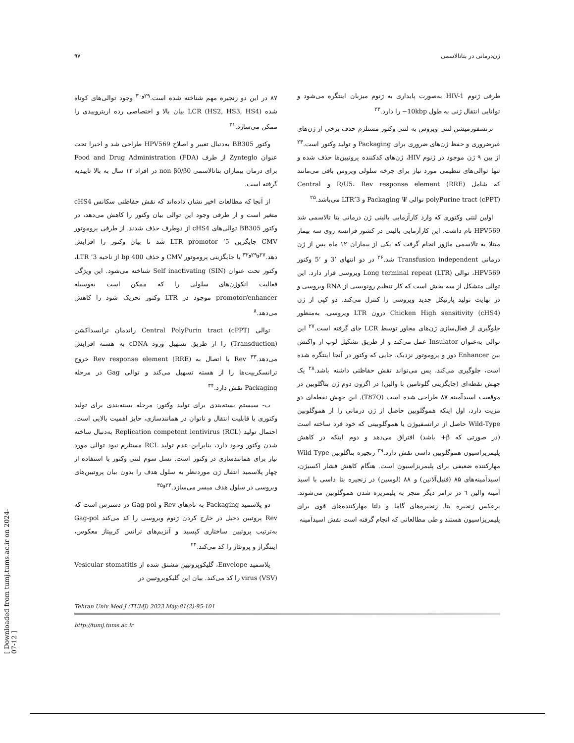ژن‌درمانی در بتاتالاسمی ۹۷
طرفی ژنوم HIV-1 به‌صورت پایداری به ژنوم میزبان اینتگره می‌شود و توانایی انتقال ژنی به طول 10kbp~ را دارد.<sup>۲۳</sup>
ترنسفورمیشن لنتی ویروس به لنتی وکتور مستلزم حذف برخی از ژن‌های غیرضروری و حفظ ژن‌های ضروری برای Packaging و تولید وکتور است.<sup>۲۴</sup> از بین ۹ ژن موجود در ژنوم HIV، ژن‌های کدکننده پروتیین‌ها حذف شده و تنها توالی‌های تنظیمی مورد نیاز برای چرخه سلولی ویروس باقی می‌مانند که شامل R/U5، Rev response element (RRE) و Central polyPurine tract (cPPT) توالی Packaging Ψ و 3’LTR می‌باشد.<sup>۲۵</sup>
اولین لنتی وکتوری که وارد کارآزمایی بالینی ژن درمانی بتا تالاسمی شد HPV569 نام داشت. این کارآزمایی بالینی در کشور فرانسه روی سه بیمار مبتلا به تالاسمی ماژور انجام گرفت که یکی از بیماران ۱۲ ماه پس از ژن درمانی Transfusion independent شد.<sup>۲۶</sup> در دو انتهای ’3 و ’5 وکتور HPV569، توالی Long terminal repeat (LTR) ویروسی قرار دارد. این توالی متشکل از سه بخش است که کار تنظیم رونویسی از RNA ویروسی و در نهایت تولید پارتیکل جدید ویروسی را کنترل می‌کند. دو کپی از ژن Chicken High sensitivity (cHS4) درون LTR ویروسی، به‌منظور جلوگیری از فعال‌سازی ژن‌های مجاور توسط LCR جای گرفته است.<sup>۲۷</sup> این توالی به‌عنوان Insulator عمل می‌کند و از طریق تشکیل لوپ از واکنش بین Enhancer دور و پروموتور نزدیک، جایی که وکتور در آنجا اینتگره شده است، جلوگیری می‌کند، پس می‌تواند نقش حفاظتی داشته باشد.<sup>۲۸</sup> یک جهش نقطه‌ای (جایگزینی گلوتامین با والین) در اگزون دوم ژن بتاگلوبین در موقعیت اسیدآمینه ۸۷ طراحی شده است (T87Q). این جهش نقطه‌ای دو مزیت دارد، اول اینکه هموگلوبین حاصل از ژن درمانی را از هموگلوبین Wild-Type حاصل از ترانسفیوژن یا هموگلوبینی که خود فرد ساخته است (در صورتی که β+ باشد) افتراق می‌دهد و دوم اینکه در کاهش پلیمریزاسیون هموگلوبین داسی نقش دارد.<sup>۲۹</sup> زنجیره بتاگلوبین Wild Type مهارکننده ضعیفی برای پلیمریزاسیون است. هنگام کاهش فشار اکسیژن، اسیدآمینه‌های ۸۵ (فنیل‌آلانین) و ۸۸ (لوسین) در زنجیره بتا داسی با اسید آمینه والین ٦ در ترامر دیگر منجر به پلیمریزه شدن هموگلوبین می‌شوند. برعکس زنجیره بتا، زنجیره‌های گاما و دلتا مهارکننده‌های قوی برای پلیمریزاسیون هستند و طی مطالعاتی که انجام گرفته است نقش اسیدآمینه
۸۷ در این دو زنجیره مهم شناخته شده است.<sup>۲۹و۳۰</sup> وجود توالی‌های کوتاه شده LCR (HS2, HS3, HS4) بیان بالا و اختصاصی رده اریتروییدی را ممکن می‌سازد.<sup>۳۱</sup>
وکتور BB305 به‌دنبال تغییر و اصلاح HPV569 طراحی شد و اخیرا تحت عنوان Zynteglo از طرف Food and Drug Administration (FDA) برای درمان بیماران بتاتالاسمی non β0/β0 در افراد ۱۲ سال به بالا تاییدیه گرفته است.
از آنجا که مطالعات اخیر نشان داده‌اند که نقش حفاظتی سکانس cHS4 متغیر است و از طرفی وجود این توالی بیان وکتور را کاهش می‌دهد، در وکتور BB305 توالی‌های cHS4 از دوطرف حذف شدند. از طرفی پروموتور CMV جایگزین 5’ LTR promotor شد تا بیان وکتور را افزایش دهد.<sup>۲۷و۲۹و۳۲</sup> با جایگزینی پروموتور CMV و حذف 400 bp از ناحیه 3’ LTR، وکتور تحت عنوان Self inactivating (SIN) شناخته می‌شود. این ویژگی فعالیت انکوژن‌های سلولی را که ممکن است به‌وسیله promotor/enhancer موجود در LTR وکتور تحریک شود را کاهش می‌دهد.<sup>۸</sup>
توالی Central PolyPurin tract (cPPT) راندمان ترانسداکشن (Transduction) را از طریق تسهیل ورود cDNA به هسته افزایش می‌دهد.<sup>۳۳</sup> Rev با اتصال به Rev response element (RRE) خروج ترانسکریپت‌ها را از هسته تسهیل می‌کند و توالی Gag در مرحله Packaging نقش دارد.<sup>۳۴</sup>
ب- سیستم بسته‌بندی برای تولید وکتور: مرحله بسته‌بندی برای تولید وکتوری با قابلیت انتقال و ناتوان در همانندسازی، حایز اهمیت بالایی است. احتمال تولید Replication competent lentivirus (RCL) به‌دنبال ساخته شدن وکتور وجود دارد، بنابراین عدم تولید RCL مستلزم نبود توالی مورد نیاز برای همانندسازی در وکتور است. نسل سوم لنتی وکتور با استفاده از چهار پلاسمید انتقال ژن موردنظر به سلول هدف را بدون بیان پروتیین‌های ویروسی در سلول هدف میسر می‌سازد.<sup>۲۴و۳۵</sup>
دو پلاسمید Packaging به نام‌های Rev و Gag-pol در دسترس است که Rev پروتیین دخیل در خارج کردن ژنوم ویروسی را کد می‌کند Gag-pol به‌ترتیب پروتیین ساختاری کپسید و آنزیم‌های ترانس کریپتاز معکوس، اینتگراز و پروتئاز را کد می‌کند.<sup>۲۴</sup>
پلاسمید Envelope، گلیکوپروتیین مشتق شده از Vesicular stomatitis virus (VSV) را کد می‌کند. بیان این گلیکوپروتیین در
Tehran Univ Med J (TUMJ) 2023 May;81(2):95-101
http://tumj.tums.ac.ir
[ Downloaded from tumj.tums.ac.ir on 2024-07-12 ]